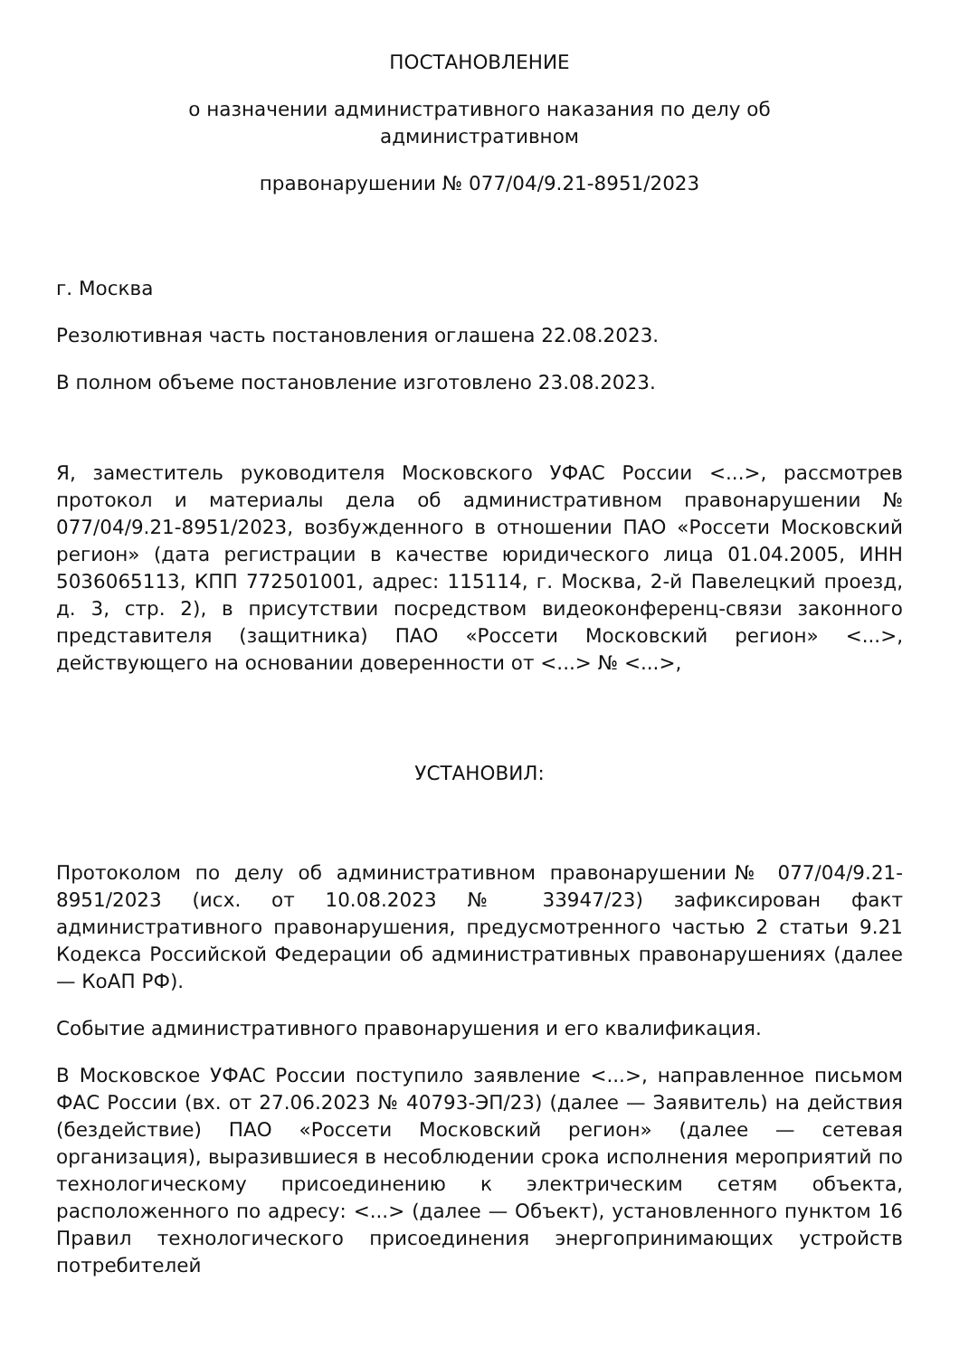ПОСТАНОВЛЕНИЕ
о назначении административного наказания по делу об
административном
правонарушении № 077/04/9.21-8951/2023
г. Москва
Резолютивная часть постановления оглашена 22.08.2023.
В полном объеме постановление изготовлено 23.08.2023.
Я, заместитель руководителя Московского УФАС России <...>, рассмотрев протокол и материалы дела об административном правонарушении № 077/04/9.21-8951/2023, возбужденного в отношении ПАО «Россети Московский регион» (дата регистрации в качестве юридического лица 01.04.2005, ИНН 5036065113, КПП 772501001, адрес: 115114, г. Москва, 2-й Павелецкий проезд, д. 3, стр. 2), в присутствии посредством видеоконференц-связи законного представителя (защитника) ПАО «Россети Московский регион» <...>, действующего на основании доверенности от <...> № <...>,
УСТАНОВИЛ:
Протоколом по делу об административном правонарушении№ 077/04/9.21-8951/2023 (исх. от 10.08.2023 № 33947/23) зафиксирован факт административного правонарушения, предусмотренного частью 2 статьи 9.21 Кодекса Российской Федерации об административных правонарушениях (далее — КоАП РФ).
Событие административного правонарушения и его квалификация.
В Московское УФАС России поступило заявление <...>, направленное письмом ФАС России (вх. от 27.06.2023 № 40793-ЭП/23) (далее — Заявитель) на действия (бездействие) ПАО «Россети Московский регион» (далее — сетевая организация), выразившиеся в несоблюдении срока исполнения мероприятий по технологическому присоединению к электрическим сетям объекта, расположенного по адресу: <...> (далее — Объект), установленного пунктом 16 Правил технологического присоединения энергопринимающих устройств потребителей